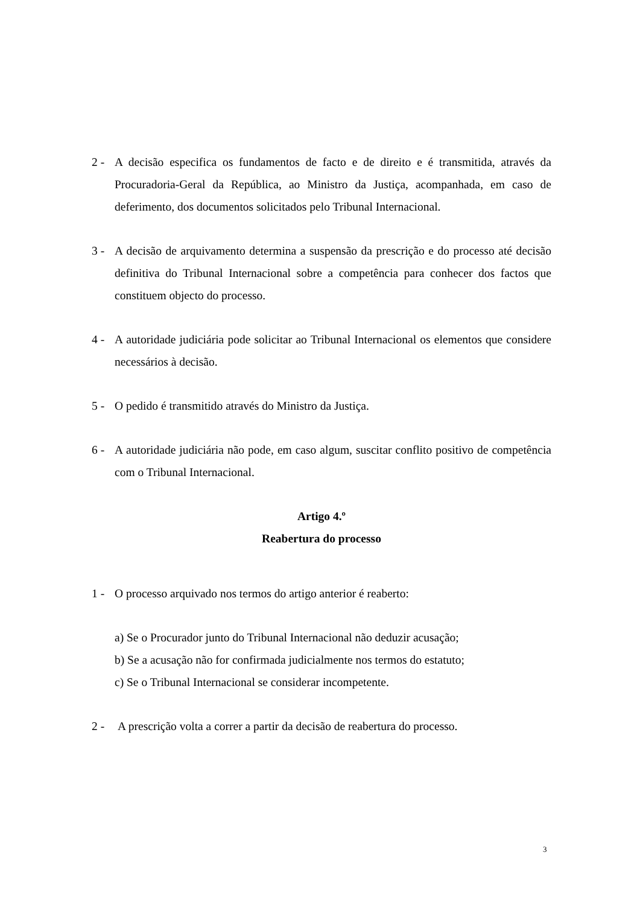2 - A decisão especifica os fundamentos de facto e de direito e é transmitida, através da Procuradoria-Geral da República, ao Ministro da Justiça, acompanhada, em caso de deferimento, dos documentos solicitados pelo Tribunal Internacional.
3 - A decisão de arquivamento determina a suspensão da prescrição e do processo até decisão definitiva do Tribunal Internacional sobre a competência para conhecer dos factos que constituem objecto do processo.
4 - A autoridade judiciária pode solicitar ao Tribunal Internacional os elementos que considere necessários à decisão.
5 - O pedido é transmitido através do Ministro da Justiça.
6 - A autoridade judiciária não pode, em caso algum, suscitar conflito positivo de competência com o Tribunal Internacional.
Artigo 4.º
Reabertura do processo
1 - O processo arquivado nos termos do artigo anterior é reaberto:
a) Se o Procurador junto do Tribunal Internacional não deduzir acusação;
b) Se a acusação não for confirmada judicialmente nos termos do estatuto;
c) Se o Tribunal Internacional se considerar incompetente.
2 - A prescrição volta a correr a partir da decisão de reabertura do processo.
3